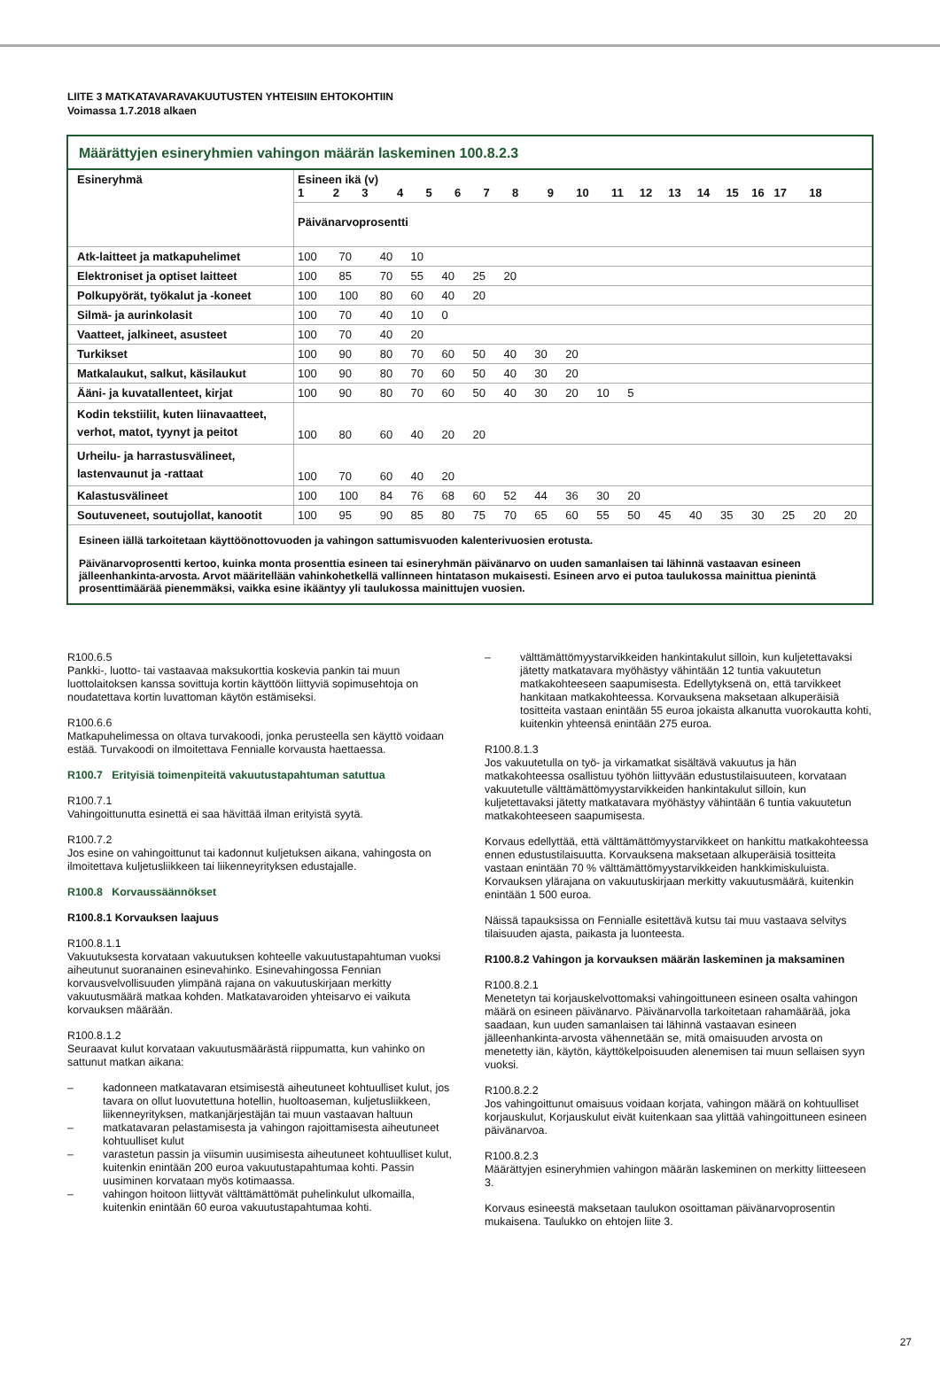LIITE 3 MATKATAVARAVAKUUTUSTEN YHTEISIIN EHTOKOHTIIN
Voimassa 1.7.2018 alkaen
Määrättyjen esineryhmien vahingon määrän laskeminen 100.8.2.3
| Esineryhmä | Esineen ikä (v) 1 2 3 4 5 6 7 8 9 10 11 12 13 14 15 16 17 18 | | | | | | | | | | | | | | | | | |
| | Päivänarvoprosentti | | | | | | | | | | | | | | | | | |
| Atk-laitteet ja matkapuhelimet | 100 | 70 | 40 | 10 | | | | | | | | | | | | | | |
| Elektroniset ja optiset laitteet | 100 | 85 | 70 | 55 | 40 | 25 | 20 | | | | | | | | | | | |
| Polkupyörät, työkalut ja -koneet | 100 | 100 | 80 | 60 | 40 | 20 | | | | | | | | | | | | |
| Silmä- ja aurinkolasit | 100 | 70 | 40 | 10 | 0 | | | | | | | | | | | | | |
| Vaatteet, jalkineet, asusteet | 100 | 70 | 40 | 20 | | | | | | | | | | | | | | |
| Turkikset | 100 | 90 | 80 | 70 | 60 | 50 | 40 | 30 | 20 | | | | | | | | | |
| Matkalaukut, salkut, käsilaukut | 100 | 90 | 80 | 70 | 60 | 50 | 40 | 30 | 20 | | | | | | | | | |
| Ääni- ja kuvatallenteet, kirjat | 100 | 90 | 80 | 70 | 60 | 50 | 40 | 30 | 20 | 10 | 5 | | | | | | | |
| Kodin tekstiilit, kuten liinavaatteet, verhot, matot, tyynyt ja peitot | 100 | 80 | 60 | 40 | 20 | 20 | | | | | | | | | | | | |
| Urheilu- ja harrastusvälineet, lastenvaunut ja -rattaat | 100 | 70 | 60 | 40 | 20 | | | | | | | | | | | | | |
| Kalastusvälineet | 100 | 100 | 84 | 76 | 68 | 60 | 52 | 44 | 36 | 30 | 20 | | | | | | | |
| Soutuveneet, soutujollat, kanootit | 100 | 95 | 90 | 85 | 80 | 75 | 70 | 65 | 60 | 55 | 50 | 45 | 40 | 35 | 30 | 25 | 20 | 20 |
Esineen iällä tarkoitetaan käyttöönottovuoden ja vahingon sattumisvuoden kalenterivuosien erotusta.
Päivänarvoprosentti kertoo, kuinka monta prosenttia esineen tai esineryhmän päivänarvo on uuden samanlaisen tai lähinnä vastaavan esineen jälleenhankinta-arvosta. Arvot määritellään vahinkohetkellä vallinneen hintatason mukaisesti. Esineen arvo ei putoa taulukossa mainittua pienintä prosenttimäärää pienemmäksi, vaikka esine ikääntyy yli taulukossa mainittujen vuosien.
R100.6.5
Pankki-, luotto- tai vastaavaa maksukorttia koskevia pankin tai muun luottolaitoksen kanssa sovittuja kortin käyttöön liittyviä sopimusehtoja on noudatettava kortin luvattoman käytön estämiseksi.
R100.6.6
Matkapuhelimessa on oltava turvakoodi, jonka perusteella sen käyttö voidaan estää. Turvakoodi on ilmoitettava Fennialle korvausta haettaessa.
R100.7 Erityisiä toimenpiteitä vakuutustapahtuman satuttua
R100.7.1
Vahingoittunutta esinettä ei saa hävittää ilman erityistä syytä.
R100.7.2
Jos esine on vahingoittunut tai kadonnut kuljetuksen aikana, vahingosta on ilmoitettava kuljetusliikkeen tai liikenneyrityksen edustajalle.
R100.8 Korvaussäännökset
R100.8.1 Korvauksen laajuus
R100.8.1.1
Vakuutuksesta korvataan vakuutuksen kohteelle vakuutustapahtuman vuoksi aiheutunut suoranainen esinevahinko. Esinevahingossa Fennian korvausvelvollisuuden ylimpänä rajana on vakuutuskirjaan merkitty vakuutusmäärä matkaa kohden. Matkatavaroiden yhteisarvo ei vaikuta korvauksen määrään.
R100.8.1.2
Seuraavat kulut korvataan vakuutusmäärästä riippumatta, kun vahinko on sattunut matkan aikana:
– kadonneen matkatavaran etsimisestä aiheutuneet kohtuulliset kulut, jos tavara on ollut luovutettuna hotellin, huoltoaseman, kuljetusliikkeen, liikenneyrityksen, matkanjärjestäjän tai muun vastaavan haltuun
– matkatavaran pelastamisesta ja vahingon rajoittamisesta aiheutuneet kohtuulliset kulut
– varastetun passin ja viisumin uusimisesta aiheutuneet kohtuulliset kulut, kuitenkin enintään 200 euroa vakuutustapahtumaa kohti. Passin uusiminen korvataan myös kotimaassa.
– vahingon hoitoon liittyvät välttämättömät puhelinkulut ulkomailla, kuitenkin enintään 60 euroa vakuutustapahtumaa kohti.
– välttämättömyystarvikkeiden hankintakulut silloin, kun kuljetettavaksi jätetty matkatavara myöhästyy vähintään 12 tuntia vakuutetun matkakohteeseen saapumisesta. Edellytyksenä on, että tarvikkeet hankitaan matkakohteessa. Korvauksena maksetaan alkuperäisiä tositteita vastaan enintään 55 euroa jokaista alkanutta vuorokautta kohti, kuitenkin yhteensä enintään 275 euroa.
R100.8.1.3
Jos vakuutetulla on työ- ja virkamatkat sisältävä vakuutus ja hän matkakohteessa osallistuu työhön liittyvään edustustilaisuuteen, korvataan vakuutetulle välttämättömyystarvikkeiden hankintakulut silloin, kun kuljetettavaksi jätetty matkatavara myöhästyy vähintään 6 tuntia vakuutetun matkakohteeseen saapumisesta.
Korvaus edellyttää, että välttämättömyystarvikkeet on hankittu matkakohteessa ennen edustustilaisuutta. Korvauksena maksetaan alkuperäisiä tositteita vastaan enintään 70 % välttämättömyystarvikkeiden hankkimiskuluista. Korvauksen ylärajana on vakuutuskirjaan merkitty vakuutusmäärä, kuitenkin enintään 1 500 euroa.
Näissä tapauksissa on Fennialle esitettävä kutsu tai muu vastaava selvitys tilaisuuden ajasta, paikasta ja luonteesta.
R100.8.2 Vahingon ja korvauksen määrän laskeminen ja maksaminen
R100.8.2.1
Menetetyn tai korjauskelvottomaksi vahingoittuneen esineen osalta vahingon määrä on esineen päivänarvo. Päivänarvolla tarkoitetaan rahamäärää, joka saadaan, kun uuden samanlaisen tai lähinnä vastaavan esineen jälleenhankinta-arvosta vähennetään se, mitä omaisuuden arvosta on menetetty iän, käytön, käyttökelpoisuuden alenemisen tai muun sellaisen syyn vuoksi.
R100.8.2.2
Jos vahingoittunut omaisuus voidaan korjata, vahingon määrä on kohtuulliset korjauskulut, Korjauskulut eivät kuitenkaan saa ylittää vahingoittuneen esineen päivänarvoa.
R100.8.2.3
Määrättyjen esineryhmien vahingon määrän laskeminen on merkitty liitteeseen 3.
Korvaus esineestä maksetaan taulukon osoittaman päivänarvoprosentin mukaisena. Taulukko on ehtojen liite 3.
27